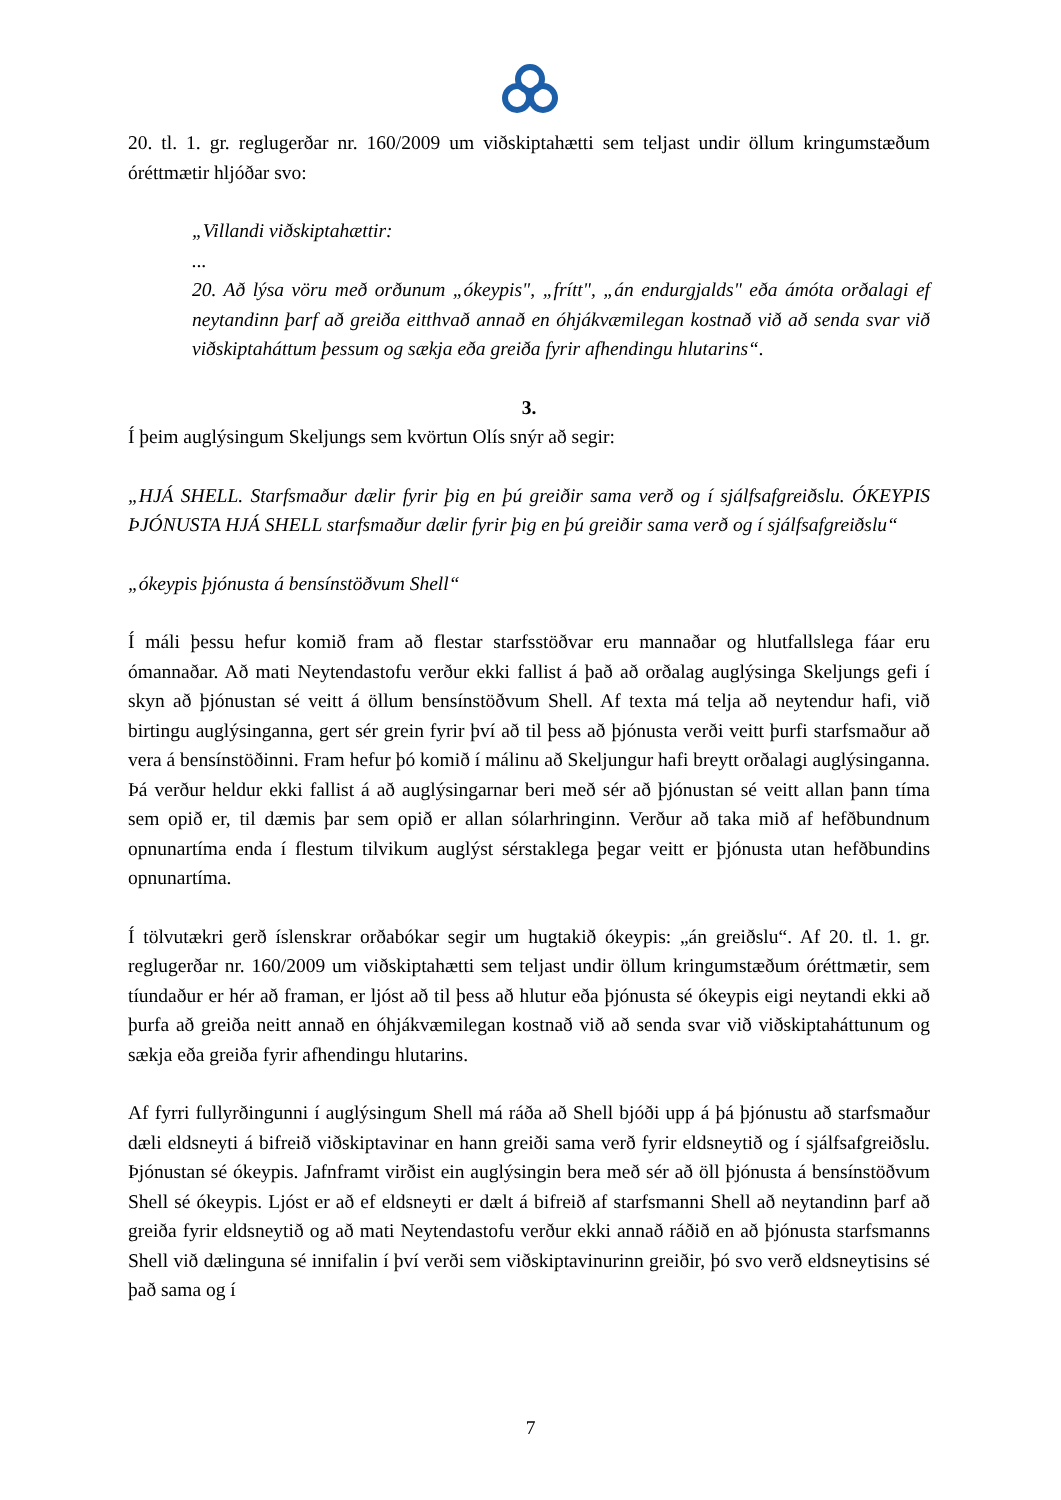20. tl. 1. gr. reglugerðar nr. 160/2009 um viðskiptahætti sem teljast undir öllum kringumstæðum óréttmætir hljóðar svo:
„Villandi viðskiptahættir:
...
20. Að lýsa vöru með orðunum „ókeypis", „frítt", „án endurgjalds" eða ámóta orðalagi ef neytandinn þarf að greiða eitthvað annað en óhjákvæmilegan kostnað við að senda svar við viðskiptaháttum þessum og sækja eða greiða fyrir afhendingu hlutarins“.
3.
Í þeim auglýsingum Skeljungs sem kvörtun Olís snýr að segir:
„HJÁ SHELL. Starfsmaður dælir fyrir þig en þú greiðir sama verð og í sjálfsafgreiðslu. ÓKEYPIS ÞJÓNUSTA HJÁ SHELL starfsmaður dælir fyrir þig en þú greiðir sama verð og í sjálfsafgreiðslu“
„ókeypis þjónusta á bensínstöðvum Shell“
Í máli þessu hefur komið fram að flestar starfsstöðvar eru mannaðar og hlutfallslega fáar eru ómannaðar. Að mati Neytendastofu verður ekki fallist á það að orðalag auglýsinga Skeljungs gefi í skyn að þjónustan sé veitt á öllum bensínstöðvum Shell. Af texta má telja að neytendur hafi, við birtingu auglýsinganna, gert sér grein fyrir því að til þess að þjónusta verði veitt þurfi starfsmaður að vera á bensínstöðinni. Fram hefur þó komið í málinu að Skeljungur hafi breytt orðalagi auglýsinganna. Þá verður heldur ekki fallist á að auglýsingarnar beri með sér að þjónustan sé veitt allan þann tíma sem opið er, til dæmis þar sem opið er allan sólarhringinn. Verður að taka mið af hefðbundnum opnunartíma enda í flestum tilvikum auglýst sérstaklega þegar veitt er þjónusta utan hefðbundins opnunartíma.
Í tölvutækri gerð íslenskrar orðabókar segir um hugtakið ókeypis: „án greiðslu“. Af 20. tl. 1. gr. reglugerðar nr. 160/2009 um viðskiptahætti sem teljast undir öllum kringumstæðum óréttmætir, sem tíundaður er hér að framan, er ljóst að til þess að hlutur eða þjónusta sé ókeypis eigi neytandi ekki að þurfa að greiða neitt annað en óhjákvæmilegan kostnað við að senda svar við viðskiptaháttunum og sækja eða greiða fyrir afhendingu hlutarins.
Af fyrri fullyrðingunni í auglýsingum Shell má ráða að Shell bjóði upp á þá þjónustu að starfsmaður dæli eldsneyti á bifreið viðskiptavinar en hann greiði sama verð fyrir eldsneytið og í sjálfsafgreiðslu. Þjónustan sé ókeypis. Jafnframt virðist ein auglýsingin bera með sér að öll þjónusta á bensínstöðvum Shell sé ókeypis. Ljóst er að ef eldsneyti er dælt á bifreið af starfsmanni Shell að neytandinn þarf að greiða fyrir eldsneytið og að mati Neytendastofu verður ekki annað ráðið en að þjónusta starfsmanns Shell við dælinguna sé innifalin í því verði sem viðskiptavinurinn greiðir, þó svo verð eldsneytisins sé það sama og í
7